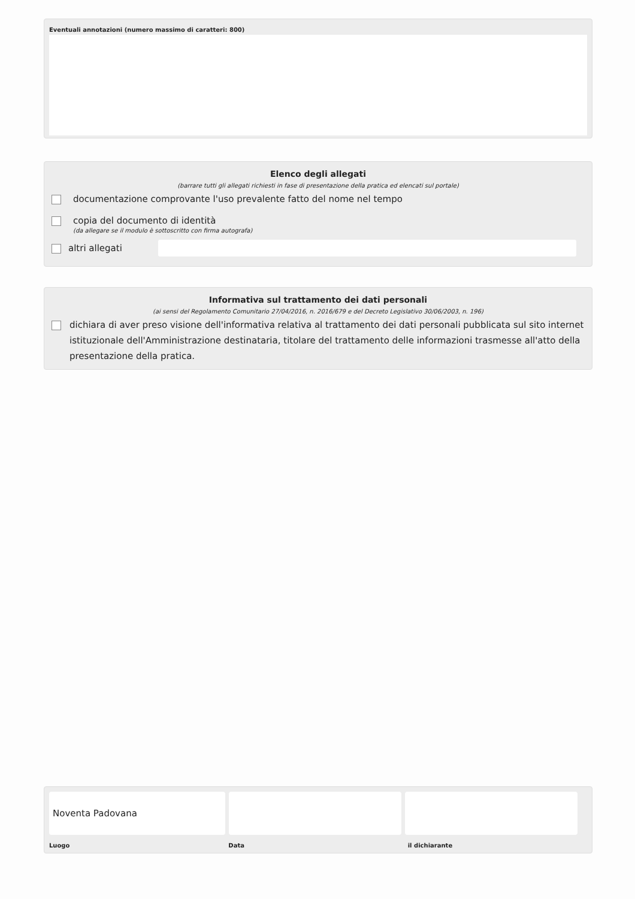Eventuali annotazioni (numero massimo di caratteri: 800)
Elenco degli allegati
(barrare tutti gli allegati richiesti in fase di presentazione della pratica ed elencati sul portale)
documentazione comprovante l'uso prevalente fatto del nome nel tempo
copia del documento di identità
(da allegare se il modulo è sottoscritto con firma autografa)
altri allegati
Informativa sul trattamento dei dati personali
(ai sensi del Regolamento Comunitario 27/04/2016, n. 2016/679 e del Decreto Legislativo 30/06/2003, n. 196)
dichiara di aver preso visione dell'informativa relativa al trattamento dei dati personali pubblicata sul sito internet istituzionale dell'Amministrazione destinataria, titolare del trattamento delle informazioni trasmesse all'atto della presentazione della pratica.
Noventa Padovana
Luogo Data il dichiarante